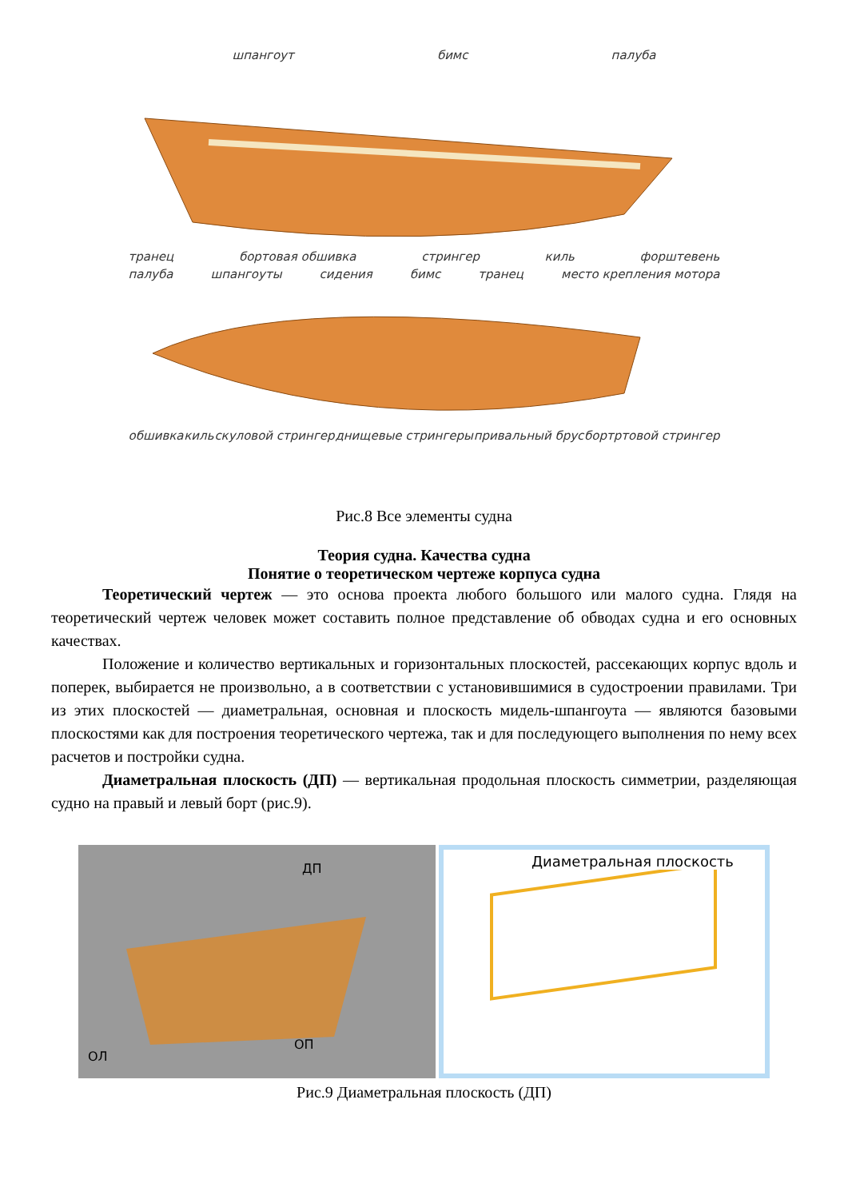шпангоут бимс палуба
транец бортовая обшивка стрингер киль форштевень
палуба шпангоуты сидения бимс транец место крепления мотора
обшивка киль скуловой стрингер днищевые стрингеры привальный брус бортртовой стрингер
Рис.8 Все элементы судна
Теория судна. Качества судна
Понятие о теоретическом чертеже корпуса судна
Теоретический чертеж — это основа проекта любого большого или малого судна. Глядя на теоретический чертеж человек может составить полное представление об обводах судна и его основных качествах.
Положение и количество вертикальных и горизонтальных плоскостей, рассекающих корпус вдоль и поперек, выбирается не произвольно, а в соответствии с установившимися в судостроении правилами. Три из этих плоскостей — диаметральная, основная и плоскость мидель-шпангоута — являются базовыми плоскостями как для построения теоретического чертежа, так и для последующего выполнения по нему всех расчетов и постройки судна.
Диаметральная плоскость (ДП) — вертикальная продольная плоскость симметрии, разделяющая судно на правый и левый борт (рис.9).
ДП
ОП
ОЛ
Диаметральная плоскость
Рис.9 Диаметральная плоскость (ДП)